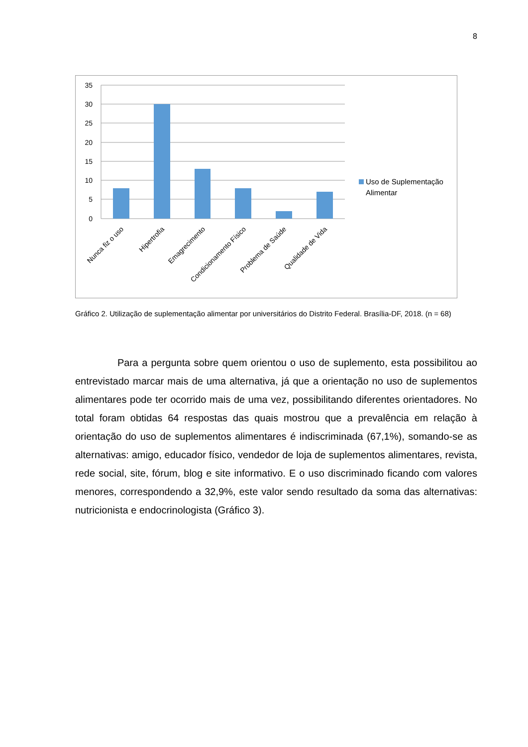8
35
30
25
20
15
10
5
0
Nunca fiz o uso
Hipertrofia
Emagrecimento
Condicionamento Físico
Problema de Saúde
Qualidade de Vida
Uso de Suplementação
Alimentar
Gráfico 2. Utilização de suplementação alimentar por universitários do Distrito Federal. Brasília-DF, 2018. (n = 68)
Para a pergunta sobre quem orientou o uso de suplemento, esta possibilitou ao entrevistado marcar mais de uma alternativa, já que a orientação no uso de suplementos alimentares pode ter ocorrido mais de uma vez, possibilitando diferentes orientadores. No total foram obtidas 64 respostas das quais mostrou que a prevalência em relação à orientação do uso de suplementos alimentares é indiscriminada (67,1%), somando-se as alternativas: amigo, educador físico, vendedor de loja de suplementos alimentares, revista, rede social, site, fórum, blog e site informativo. E o uso discriminado ficando com valores menores, correspondendo a 32,9%, este valor sendo resultado da soma das alternativas: nutricionista e endocrinologista (Gráfico 3).